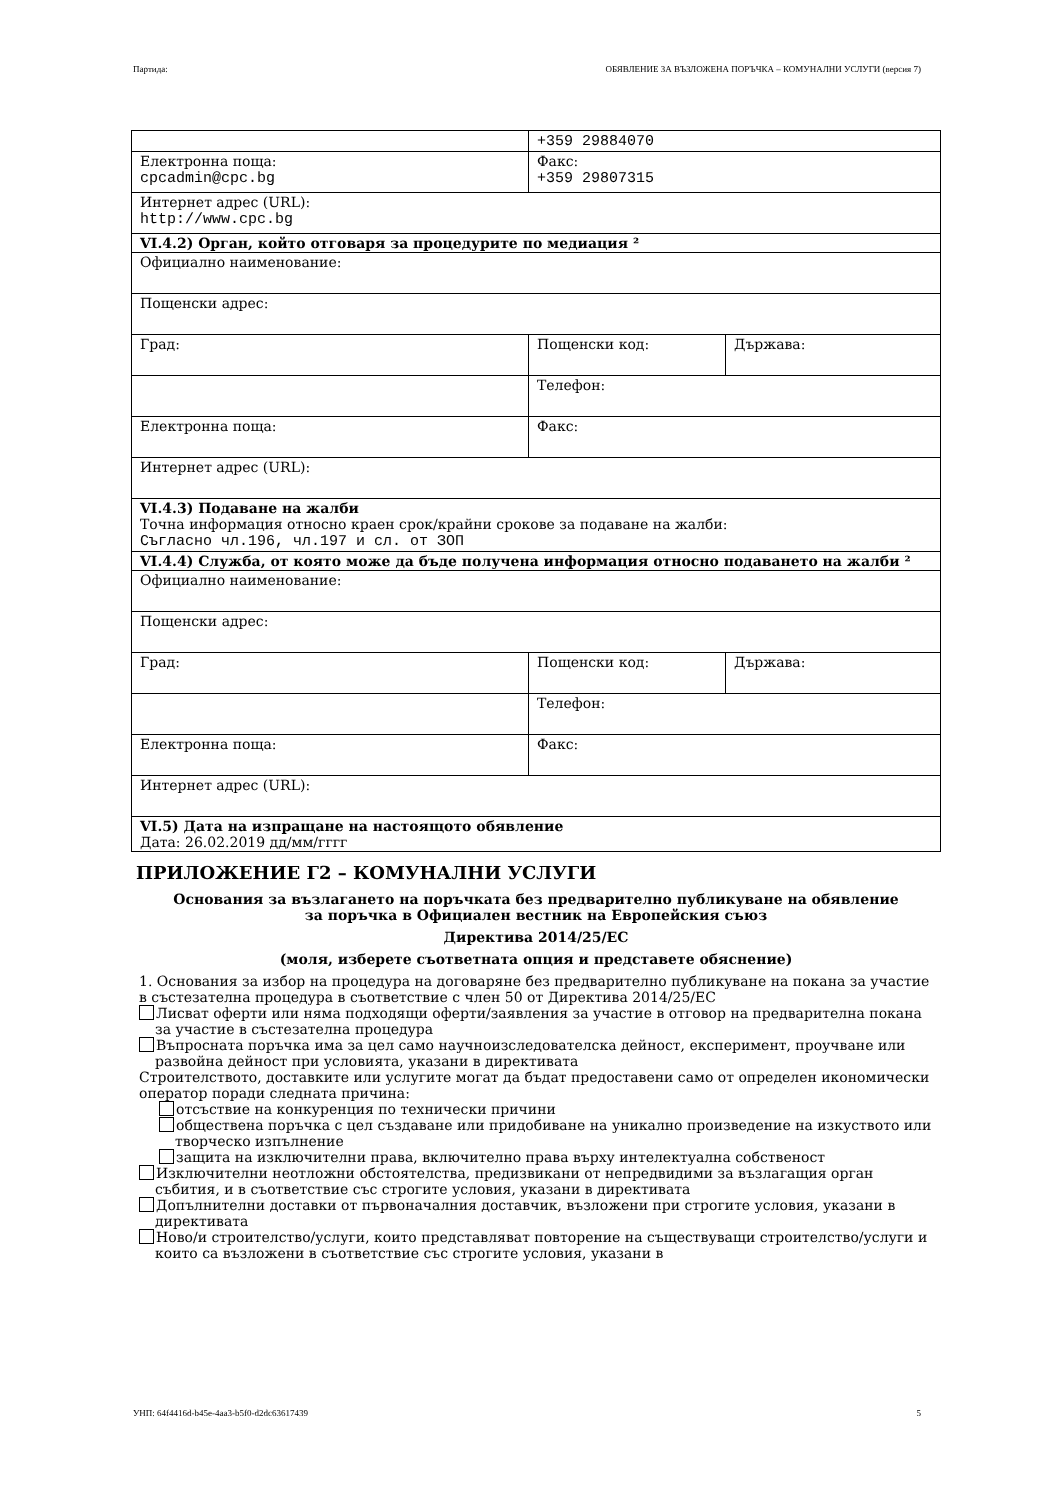Партида: ОБЯВЛЕНИЕ ЗА ВЪЗЛОЖЕНА ПОРЪЧКА – КОМУНАЛНИ УСЛУГИ (версия 7)
| | +359 29884070 | |
| Електронна поща: cpcadmin@cpc.bg | Факс: +359 29807315 | |
| Интернет адрес (URL): http://www.cpc.bg | | |
| VI.4.2) Орган, който отговаря за процедурите по медиация ² | | |
| Официално наименование: | | |
| Пощенски адрес: | | |
| Град: | Пощенски код: | Държава: |
| | Телефон: | |
| Електронна поща: | Факс: | |
| Интернет адрес (URL): | | |
| VI.4.3) Подаване на жалби Точна информация относно краен срок/крайни срокове за подаване на жалби: Съгласно чл.196, чл.197 и сл. от ЗОП | | |
| VI.4.4) Служба, от която може да бъде получена информация относно подаването на жалби ² | | |
| Официално наименование: | | |
| Пощенски адрес: | | |
| Град: | Пощенски код: | Държава: |
| | Телефон: | |
| Електронна поща: | Факс: | |
| Интернет адрес (URL): | | |
| VI.5) Дата на изпращане на настоящото обявление Дата: 26.02.2019 дд/мм/гггг | | |
ПРИЛОЖЕНИЕ Г2 – КОМУНАЛНИ УСЛУГИ
Основания за възлагането на поръчката без предварително публикуване на обявление
за поръчка в Официален вестник на Европейския съюз
Директива 2014/25/ЕС
(моля, изберете съответната опция и представете обяснение)
1. Основания за избор на процедура на договаряне без предварително публикуване на покана за участие в състезателна процедура в съответствие с член 50 от Директива 2014/25/ЕС
Лисват оферти или няма подходящи оферти/заявления за участие в отговор на предварителна покана за участие в състезателна процедура
Въпросната поръчка има за цел само научноизследователска дейност, експеримент, проучване или развойна дейност при условията, указани в директивата
Строителството, доставките или услугите могат да бъдат предоставени само от определен икономически оператор поради следната причина:
отсъствие на конкуренция по технически причини
обществена поръчка с цел създаване или придобиване на уникално произведение на изкуството или творческо изпълнение
защита на изключителни права, включително права върху интелектуална собственост
Изключителни неотложни обстоятелства, предизвикани от непредвидими за възлагащия орган събития, и в съответствие със строгите условия, указани в директивата
Допълнителни доставки от първоначалния доставчик, възложени при строгите условия, указани в директивата
Ново/и строителство/услуги, които представляват повторение на съществуващи строителство/услуги и които са възложени в съответствие със строгите условия, указани в
УНП: 64f4416d-b45e-4aa3-b5f0-d2dc63617439 5